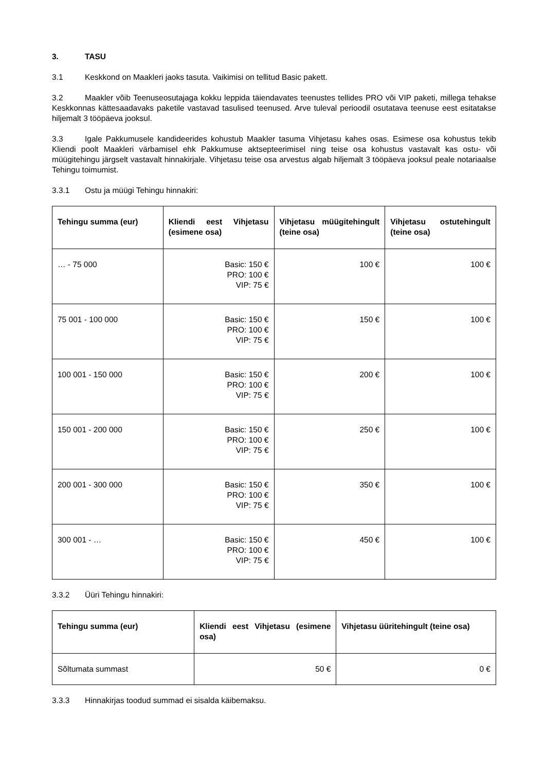3. TASU
3.1 Keskkond on Maakleri jaoks tasuta. Vaikimisi on tellitud Basic pakett.
3.2 Maakler võib Teenuseosutajaga kokku leppida täiendavates teenustes tellides PRO või VIP paketi, millega tehakse Keskkonnas kättesaadavaks paketile vastavad tasulised teenused. Arve tuleval perioodil osutatava teenuse eest esitatakse hiljemalt 3 tööpäeva jooksul.
3.3 Igale Pakkumusele kandideerides kohustub Maakler tasuma Vihjetasu kahes osas. Esimese osa kohustus tekib Kliendi poolt Maakleri värbamisel ehk Pakkumuse aktsepteerimisel ning teise osa kohustus vastavalt kas ostu- või müügitehingu järgselt vastavalt hinnakirjale. Vihjetasu teise osa arvestus algab hiljemalt 3 tööpäeva jooksul peale notariaalse Tehingu toimumist.
3.3.1 Ostu ja müügi Tehingu hinnakiri:
| Tehingu summa (eur) | Kliendi eest Vihjetasu (esimene osa) | Vihjetasu müügitehingult (teine osa) | Vihjetasu ostutehingult (teine osa) |
| --- | --- | --- | --- |
| … - 75 000 | Basic: 150 € PRO: 100 € VIP: 75 € | 100 € | 100 € |
| 75 001 - 100 000 | Basic: 150 € PRO: 100 € VIP: 75 € | 150 € | 100 € |
| 100 001 - 150 000 | Basic: 150 € PRO: 100 € VIP: 75 € | 200 € | 100 € |
| 150 001 - 200 000 | Basic: 150 € PRO: 100 € VIP: 75 € | 250 € | 100 € |
| 200 001 - 300 000 | Basic: 150 € PRO: 100 € VIP: 75 € | 350 € | 100 € |
| 300 001 - … | Basic: 150 € PRO: 100 € VIP: 75 € | 450 € | 100 € |
3.3.2 Üüri Tehingu hinnakiri:
| Tehingu summa (eur) | Kliendi eest Vihjetasu (esimene osa) | Vihjetasu üüritehingult (teine osa) |
| --- | --- | --- |
| Sõltumata summast | 50 € | 0 € |
3.3.3 Hinnakirjas toodud summad ei sisalda käibemaksu.